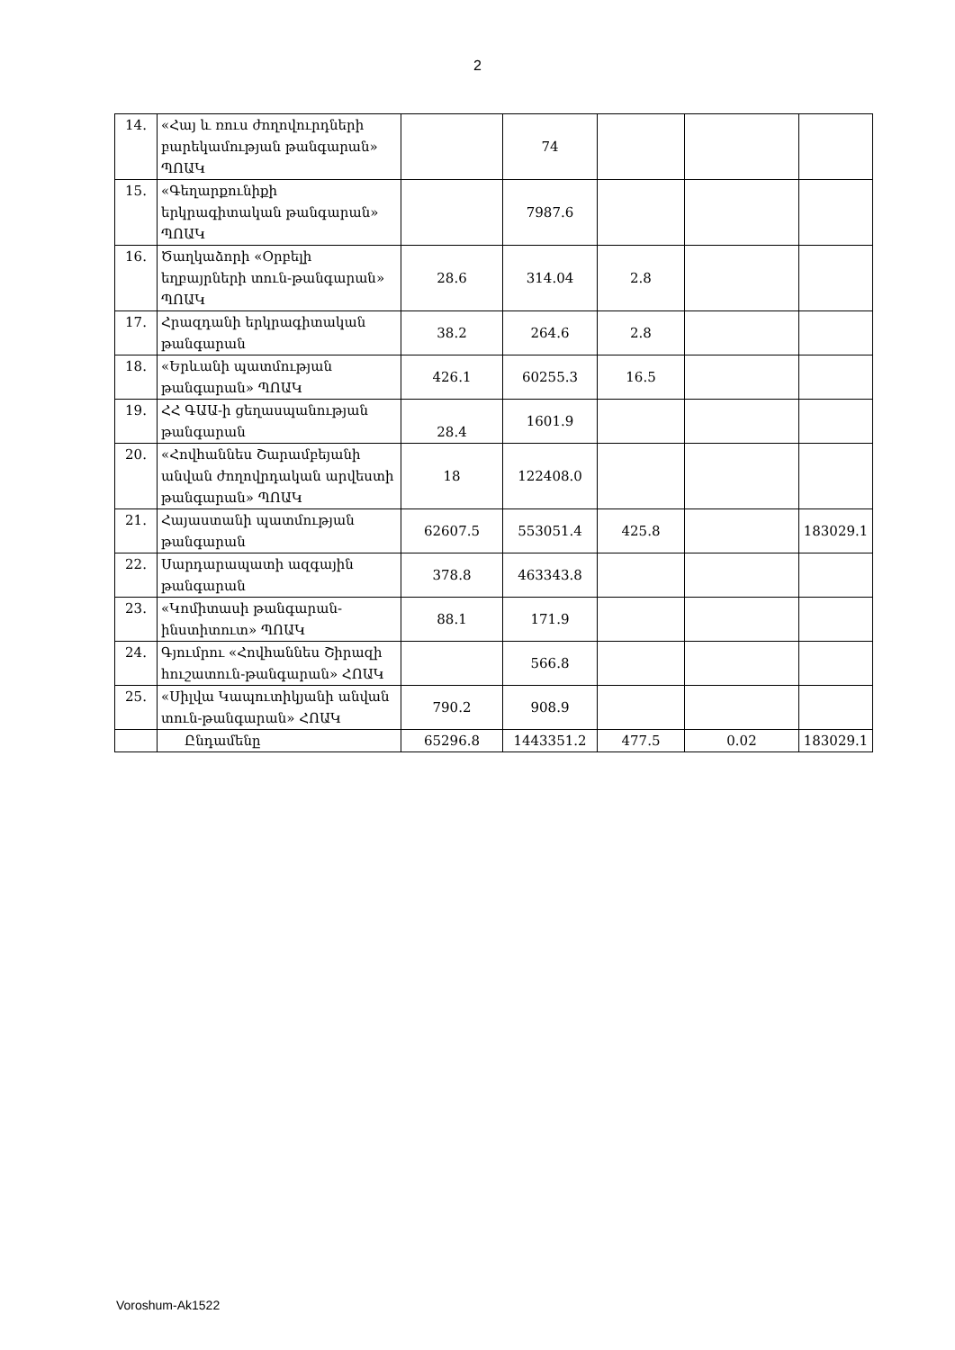2
| 14. | «Հայ և ռուս ժողովուրդների բարեկամության թանգարան» ՊՈԱԿ | | 74 | | | |
| 15. | «Գեղարքունիքի երկրագիտական թանգարան» ՊՈԱԿ | | 7987.6 | | | |
| 16. | Ծաղկաձորի «Օրբելի եղբայրների տուն-թանգարան» ՊՈԱԿ | 28.6 | 314.04 | 2.8 | | |
| 17. | Հրազդանի երկրագիտական թանգարան | 38.2 | 264.6 | 2.8 | | |
| 18. | «Երևանի պատմության թանգարան» ՊՈԱԿ | 426.1 | 60255.3 | 16.5 | | |
| 19. | ՀՀ ԳԱԱ-ի ցեղասպանության թանգարան | 28.4 | 1601.9 | | | |
| 20. | «Հովհաննես Շարամբեյանի անվան ժողովրդական արվեստի թանգարան» ՊՈԱԿ | 18 | 122408.0 | | | |
| 21. | Հայաստանի պատմության թանգարան | 62607.5 | 553051.4 | 425.8 | | 183029.1 |
| 22. | Սարդարապատի ազգային թանգարան | 378.8 | 463343.8 | | | |
| 23. | «Կոմիտասի թանգարան-ինստիտուտ» ՊՈԱԿ | 88.1 | 171.9 | | | |
| 24. | Գյումրու «Հովհաննես Շիրազի հուշատուն-թանգարան» ՀՈԱԿ | | 566.8 | | | |
| 25. | «Սիլվա Կապուտիկյանի անվան տուն-թանգարան» ՀՈԱԿ | 790.2 | 908.9 | | | |
| | Ընդամենը | 65296.8 | 1443351.2 | 477.5 | 0.02 | 183029.1 |
Voroshum-Ak1522